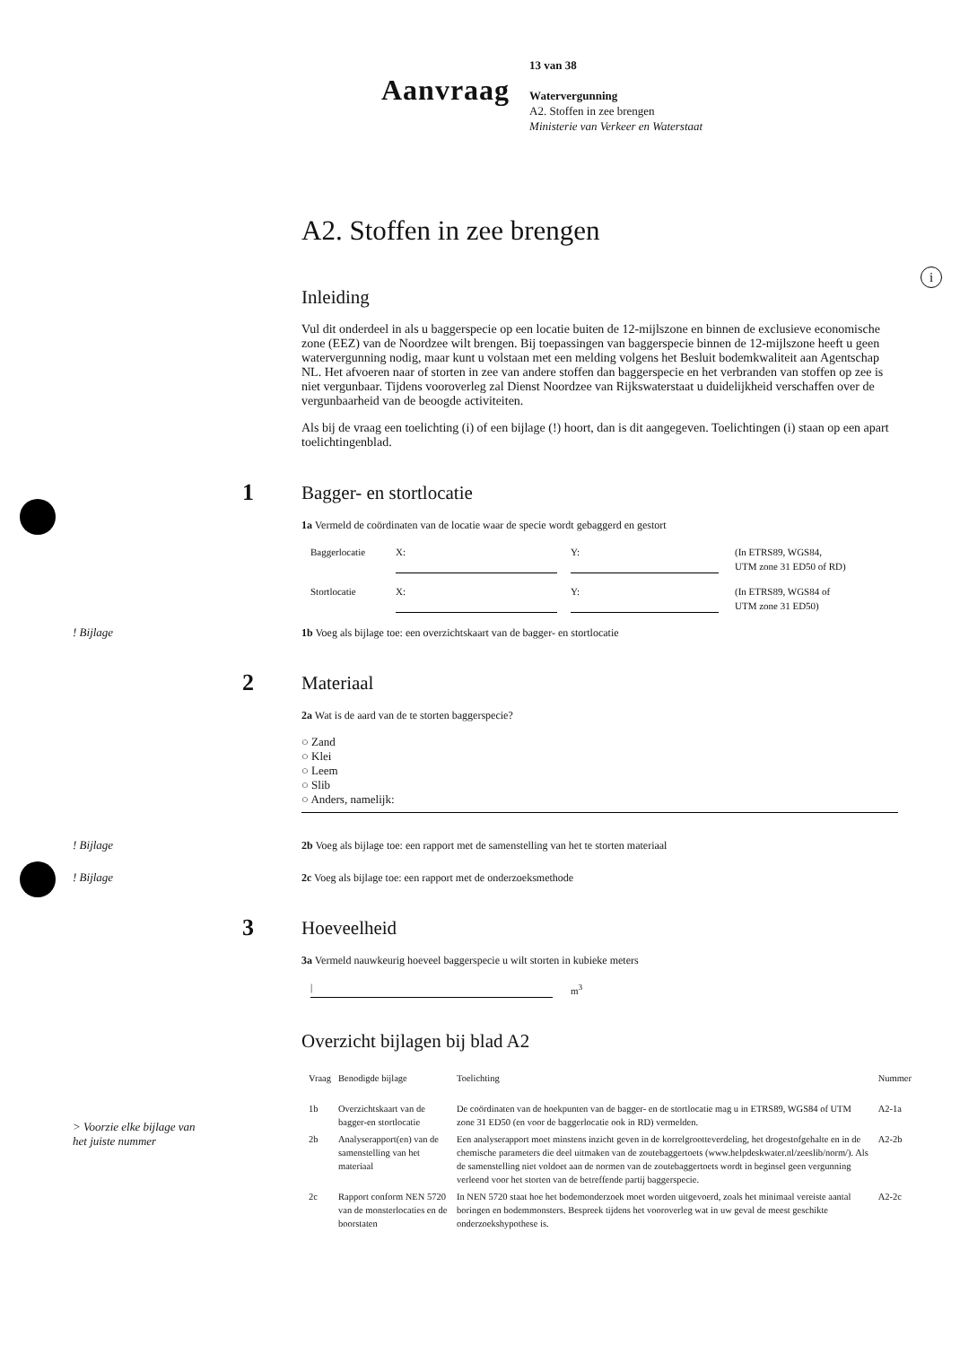i
Aanvraag
13 van 38
Watervergunning
A2. Stoffen in zee brengen
Ministerie van Verkeer en Waterstaat
A2. Stoffen in zee brengen
Inleiding
Vul dit onderdeel in als u baggerspecie op een locatie buiten de 12-mijlszone en binnen de exclusieve economische zone (EEZ) van de Noordzee wilt brengen. Bij toepassingen van baggerspecie binnen de 12-mijlszone heeft u geen watervergunning nodig, maar kunt u volstaan met een melding volgens het Besluit bodemkwaliteit aan Agentschap NL. Het afvoeren naar of storten in zee van andere stoffen dan baggerspecie en het verbranden van stoffen op zee is niet vergunbaar. Tijdens vooroverleg zal Dienst Noordzee van Rijkswaterstaat u duidelijkheid verschaffen over de vergunbaarheid van de beoogde activiteiten.
Als bij de vraag een toelichting (i) of een bijlage (!) hoort, dan is dit aangegeven. Toelichtingen (i) staan op een apart toelichtingenblad.
1 Bagger- en stortlocatie
1a Vermeld de coördinaten van de locatie waar de specie wordt gebaggerd en gestort
Baggerlocatie X: Y: (In ETRS89, WGS84,
UTM zone 31 ED50 of RD)
Stortlocatie X: Y: (In ETRS89, WGS84 of
UTM zone 31 ED50)
! Bijlage 1b Voeg als bijlage toe: een overzichtskaart van de bagger- en stortlocatie
2 Materiaal
2a Wat is de aard van de te storten baggerspecie?
○ Zand
○ Klei
○ Leem
○ Slib
○ Anders, namelijk:
! Bijlage 2b Voeg als bijlage toe: een rapport met de samenstelling van het te storten materiaal
! Bijlage 2c Voeg als bijlage toe: een rapport met de onderzoeksmethode
3 Hoeveelheid
3a Vermeld nauwkeurig hoeveel baggerspecie u wilt storten in kubieke meters
| m<sup>3</sup>
Overzicht bijlagen bij blad A2
> Voorzie elke bijlage van
het juiste nummer
| Vraag | Benodigde bijlage | Toelichting | Nummer |
| --- | --- | --- | --- |
| 1b | Overzichtskaart van de bagger-en stortlocatie | De coördinaten van de hoekpunten van de bagger- en de stortlocatie mag u in ETRS89, WGS84 of UTM zone 31 ED50 (en voor de baggerlocatie ook in RD) vermelden. | A2-1a |
| 2b | Analyserapport(en) van de samenstelling van het materiaal | Een analyserapport moet minstens inzicht geven in de korrelgrootteverdeling, het drogestofgehalte en in de chemische parameters die deel uitmaken van de zoutebaggertoets (www.helpdeskwater.nl/zeeslib/norm/). Als de samenstelling niet voldoet aan de normen van de zoutebaggertoets wordt in beginsel geen vergunning verleend voor het storten van de betreffende partij baggerspecie. | A2-2b |
| 2c | Rapport conform NEN 5720 van de monsterlocaties en de boorstaten | In NEN 5720 staat hoe het bodemonderzoek moet worden uitgevoerd, zoals het minimaal vereiste aantal boringen en bodemmonsters. Bespreek tijdens het vooroverleg wat in uw geval de meest geschikte onderzoekshypothese is. | A2-2c |